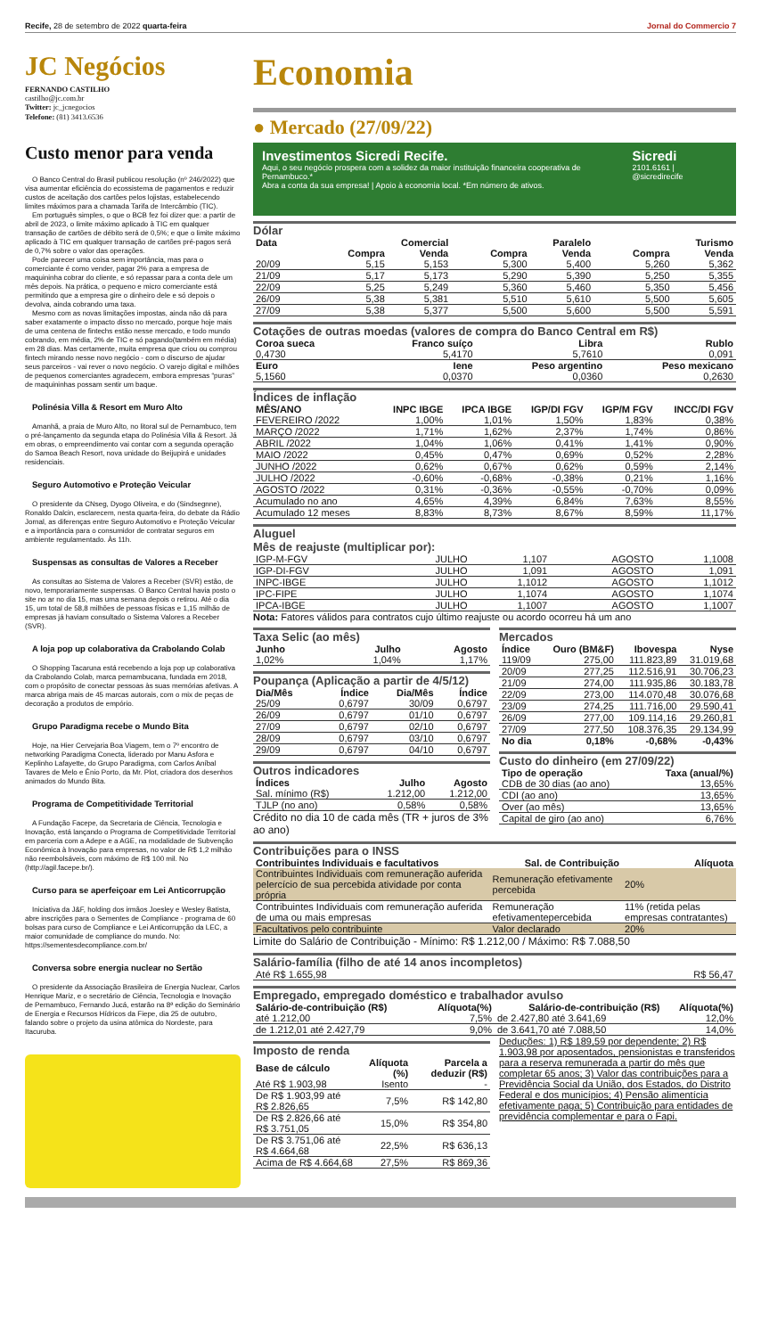Recife, 28 de setembro de 2022 quarta-feira Jornal do Commercio 7
JC Negócios
FERNANDO CASTILHO
castilho@jc.com.br
Twitter: jc_jcnegocios
Telefone: (81) 3413.6536
Custo menor para venda
O Banco Central do Brasil publicou resolução (nº 246/2022) que visa aumentar eficiência do ecossistema de pagamentos e reduzir custos de aceitação dos cartões pelos lojistas, estabelecendo limites máximos para a chamada Tarifa de Intercâmbio (TIC).
Em português simples, o que o BCB fez foi dizer que: a partir de abril de 2023, o limite máximo aplicado à TIC em qualquer transação de cartões de débito será de 0,5%; e que o limite máximo aplicado à TIC em qualquer transação de cartões pré-pagos será de 0,7% sobre o valor das operações.
Pode parecer uma coisa sem importância, mas para o comerciante é como vender, pagar 2% para a empresa de maquininha cobrar do cliente, e só repassar para a conta dele um mês depois. Na prática, o pequeno e micro comerciante está permitindo que a empresa gire o dinheiro dele e só depois o devolva, ainda cobrando uma taxa.
Mesmo com as novas limitações impostas, ainda não dá para saber exatamente o impacto disso no mercado, porque hoje mais de uma centena de fintechs estão nesse mercado, e todo mundo cobrando, em média, 2% de TIC e só pagando(também em média) em 28 dias. Mas certamente, muita empresa que criou ou comprou fintech mirando nesse novo negócio - com o discurso de ajudar seus parceiros - vai rever o novo negócio. O varejo digital e milhões de pequenos comerciantes agradecem, embora empresas “puras” de maquininhas possam sentir um baque.
Polinésia Villa & Resort em Muro Alto
Amanhã, a praia de Muro Alto, no litoral sul de Pernambuco, tem o pré-lançamento da segunda etapa do Polinésia Villa & Resort. Já em obras, o empreendimento vai contar com a segunda operação do Samoa Beach Resort, nova unidade do Beijupirá e unidades residenciais.
Seguro Automotivo e Proteção Veicular
O presidente da CNseg, Dyogo Oliveira, e do (Sindsegnne), Ronaldo Dalcin, esclarecem, nesta quarta-feira, do debate da Rádio Jornal, as diferenças entre Seguro Automotivo e Proteção Veicular e a importância para o consumidor de contratar seguros em ambiente regulamentado. Às 11h.
Suspensas as consultas de Valores a Receber
As consultas ao Sistema de Valores a Receber (SVR) estão, de novo, temporariamente suspensas. O Banco Central havia posto o site no ar no dia 15, mas uma semana depois o retirou. Até o dia 15, um total de 58,8 milhões de pessoas físicas e 1,15 milhão de empresas já haviam consultado o Sistema Valores a Receber (SVR).
A loja pop up colaborativa da Crabolando Colab
O Shopping Tacaruna está recebendo a loja pop up colaborativa da Crabolando Colab, marca pernambucana, fundada em 2018, com o propósito de conectar pessoas às suas memórias afetivas. A marca abriga mais de 45 marcas autorais, com o mix de peças de decoração a produtos de empório.
Grupo Paradigma recebe o Mundo Bita
Hoje, na Hier Cervejaria Boa Viagem, tem o 7º encontro de networking Paradigma Conecta, liderado por Manu Asfora e Keplinho Lafayette, do Grupo Paradigma, com Carlos Aníbal Tavares de Melo e Ênio Porto, da Mr. Plot, criadora dos desenhos animados do Mundo Bita.
Programa de Competitividade Territorial
A Fundação Facepe, da Secretaria de Ciência, Tecnologia e Inovação, está lançando o Programa de Competitividade Territorial em parceria com a Adepe e a AGE, na modalidade de Subvenção Econômica à Inovação para empresas, no valor de R$ 1,2 milhão não reembolsáveis, com máximo de R$ 100 mil. No (http://agil.facepe.br/).
Curso para se aperfeiçoar em Lei Anticorrupção
Iniciativa da J&F, holding dos irmãos Joesley e Wesley Batista, abre inscrições para o Sementes de Compliance - programa de 60 bolsas para curso de Compliance e Lei Anticorrupção da LEC, a maior comunidade de compliance do mundo. No: https://sementesdecompliance.com.br/
Conversa sobre energia nuclear no Sertão
O presidente da Associação Brasileira de Energia Nuclear, Carlos Henrique Mariz, e o secretário de Ciência, Tecnologia e Inovação de Pernambuco, Fernando Jucá, estarão na 8ª edição do Seminário de Energia e Recursos Hídricos da Fiepe, dia 25 de outubro, falando sobre o projeto da usina atômica do Nordeste, para Itacuruba.
Economia
● Mercado (27/09/22)
Investimentos Sicredi Recife.
Aqui, o seu negócio prospera com a solidez da maior instituição financeira cooperativa de Pernambuco.*
Abra a conta da sua empresa! | Apoio à economia local. *Em número de ativos.
Sicredi
2101.6161 | @sicredirecife
Dólar
| Data | Comercial | | Paralelo | | Turismo | |
| --- | --- | --- | --- | --- | --- | --- |
| | Compra | Venda | Compra | Venda | Compra | Venda |
| 20/09 | 5,15 | 5,153 | 5,300 | 5,400 | 5,260 | 5,362 |
| 21/09 | 5,17 | 5,173 | 5,290 | 5,390 | 5,250 | 5,355 |
| 22/09 | 5,25 | 5,249 | 5,360 | 5,460 | 5,350 | 5,456 |
| 26/09 | 5,38 | 5,381 | 5,510 | 5,610 | 5,500 | 5,605 |
| 27/09 | 5,38 | 5,377 | 5,500 | 5,600 | 5,500 | 5,591 |
Cotações de outras moedas (valores de compra do Banco Central em R$)
| Coroa sueca | Franco suíço | Libra | Rublo |
| --- | --- | --- | --- |
| 0,4730 | 5,4170 | 5,7610 | 0,091 |
| Euro | Iene | Peso argentino | Peso mexicano |
| 5,1560 | 0,0370 | 0,0360 | 0,2630 |
Índices de inflação
| MÊS/ANO | INPC IBGE | IPCA IBGE | IGP/DI FGV | IGP/M FGV | INCC/DI FGV |
| --- | --- | --- | --- | --- | --- |
| FEVEREIRO /2022 | 1,00% | 1,01% | 1,50% | 1,83% | 0,38% |
| MARÇO /2022 | 1,71% | 1,62% | 2,37% | 1,74% | 0,86% |
| ABRIL /2022 | 1,04% | 1,06% | 0,41% | 1,41% | 0,90% |
| MAIO /2022 | 0,45% | 0,47% | 0,69% | 0,52% | 2,28% |
| JUNHO /2022 | 0,62% | 0,67% | 0,62% | 0,59% | 2,14% |
| JULHO /2022 | -0,60% | -0,68% | -0,38% | 0,21% | 1,16% |
| AGOSTO /2022 | 0,31% | -0,36% | -0,55% | -0,70% | 0,09% |
| Acumulado no ano | 4,65% | 4,39% | 6,84% | 7,63% | 8,55% |
| Acumulado 12 meses | 8,83% | 8,73% | 8,67% | 8,59% | 11,17% |
Aluguel
Mês de reajuste (multiplicar por):
| IGP-M-FGV | JULHO | 1,107 | AGOSTO | 1,1008 |
| IGP-DI-FGV | JULHO | 1,091 | AGOSTO | 1,091 |
| INPC-IBGE | JULHO | 1,1012 | AGOSTO | 1,1012 |
| IPC-FIPE | JULHO | 1,1074 | AGOSTO | 1,1074 |
| IPCA-IBGE | JULHO | 1,1007 | AGOSTO | 1,1007 |
Nota: Fatores válidos para contratos cujo último reajuste ou acordo ocorreu há um ano
Taxa Selic (ao mês)
| Junho | Julho | Agosto |
| --- | --- | --- |
| 1,02% | 1,04% | 1,17% |
Poupança (Aplicação a partir de 4/5/12)
| Dia/Mês | Índice | Dia/Mês | Índice |
| --- | --- | --- | --- |
| 25/09 | 0,6797 | 30/09 | 0,6797 |
| 26/09 | 0,6797 | 01/10 | 0,6797 |
| 27/09 | 0,6797 | 02/10 | 0,6797 |
| 28/09 | 0,6797 | 03/10 | 0,6797 |
| 29/09 | 0,6797 | 04/10 | 0,6797 |
Outros indicadores
| Índices | Julho | Agosto |
| --- | --- | --- |
| Sal. mínimo (R$) | 1.212,00 | 1.212,00 |
| TJLP (no ano) | 0,58% | 0,58% |
Crédito no dia 10 de cada mês (TR + juros de 3% ao ano)
Mercados
| Índice | Ouro (BM&F) | Ibovespa | Nyse |
| --- | --- | --- | --- |
| 119/09 | 275,00 | 111.823,89 | 31.019,68 |
| 20/09 | 277,25 | 112.516,91 | 30.706,23 |
| 21/09 | 274,00 | 111.935,86 | 30.183,78 |
| 22/09 | 273,00 | 114.070,48 | 30.076,68 |
| 23/09 | 274,25 | 111.716,00 | 29.590,41 |
| 26/09 | 277,00 | 109.114,16 | 29.260,81 |
| 27/09 | 277,50 | 108.376,35 | 29.134,99 |
| No dia | 0,18% | -0,68% | -0,43% |
Custo do dinheiro (em 27/09/22)
| Tipo de operação | Taxa (anual/%) |
| --- | --- |
| CDB de 30 dias (ao ano) | 13,65% |
| CDI (ao ano) | 13,65% |
| Over (ao mês) | 13,65% |
| Capital de giro (ao ano) | 6,76% |
Contribuições para o INSS
| Contribuintes Individuais e facultativos | Sal. de Contribuição | Alíquota |
| --- | --- | --- |
| Contribuintes Individuais com remuneração auferida pelercício de sua percebida atividade por conta própria | Remuneração efetivamente percebida | 20% |
| Contribuintes Individuais com remuneração auferida de uma ou mais empresas | Remuneração efetivamentepercebida | 11% (retida pelas empresas contratantes) |
| Facultativos pelo contribuinte | Valor declarado | 20% |
Limite do Salário de Contribuição - Mínimo: R$ 1.212,00 / Máximo: R$ 7.088,50
Salário-família (filho de até 14 anos incompletos)
| Até R$ 1.655,98 | R$ 56,47 |
Empregado, empregado doméstico e trabalhador avulso
| Salário-de-contribuição (R$) | Alíquota(%) | Salário-de-contribuição (R$) | Alíquota(%) |
| --- | --- | --- | --- |
| até 1.212,00 | 7,5% | de 2.427,80 até 3.641,69 | 12,0% |
| de 1.212,01 até 2.427,79 | 9,0% | de 3.641,70 até 7.088,50 | 14,0% |
Imposto de renda
| Base de cálculo | Alíquota (%) | Parcela a deduzir (R$) |
| --- | --- | --- |
| Até R$ 1.903,98 | Isento | - |
| De R$ 1.903,99 até R$ 2.826,65 | 7,5% | R$ 142,80 |
| De R$ 2.826,66 até R$ 3.751,05 | 15,0% | R$ 354,80 |
| De R$ 3.751,06 até R$ 4.664,68 | 22,5% | R$ 636,13 |
| Acima de R$ 4.664,68 | 27,5% | R$ 869,36 |
Deduções: 1) R$ 189,59 por dependente; 2) R$ 1.903,98 por aposentados, pensionistas e transferidos para a reserva remunerada a partir do mês que completar 65 anos; 3) Valor das contribuições para a Previdência Social da União, dos Estados, do Distrito Federal e dos municípios; 4) Pensão alimentícia efetivamente paga; 5) Contribuição para entidades de previdência complementar e para o Fapi.